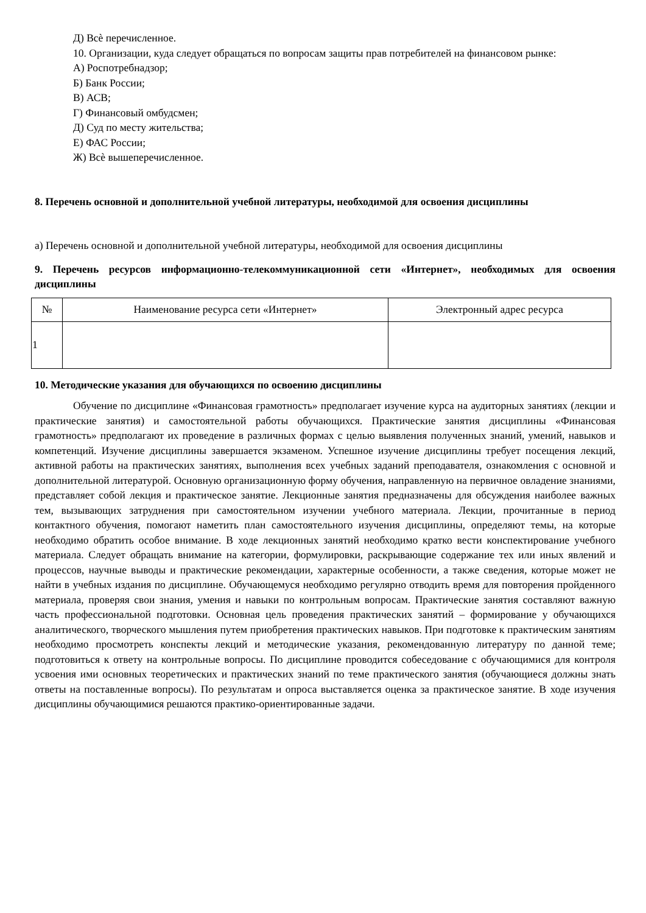Д) Всѐ перечисленное.
10. Организации, куда следует обращаться по вопросам защиты прав потребителей на финансовом рынке:
А) Роспотребнадзор;
Б) Банк России;
В) АСВ;
Г) Финансовый омбудсмен;
Д) Суд по месту жительства;
Е) ФАС России;
Ж) Всѐ вышеперечисленное.
8. Перечень основной и дополнительной учебной литературы, необходимой для освоения дисциплины
а) Перечень основной и дополнительной учебной литературы, необходимой для освоения дисциплины
9. Перечень ресурсов информационно-телекоммуникационной сети «Интернет», необходимых для освоения дисциплины
| № | Наименование ресурса сети «Интернет» | Электронный адрес ресурса |
| --- | --- | --- |
| 1 | | |
10. Методические указания для обучающихся по освоению дисциплины
Обучение по дисциплине «Финансовая грамотность» предполагает изучение курса на аудиторных занятиях (лекции и практические занятия) и самостоятельной работы обучающихся. Практические занятия дисциплины «Финансовая грамотность» предполагают их проведение в различных формах с целью выявления полученных знаний, умений, навыков и компетенций. Изучение дисциплины завершается экзаменом. Успешное изучение дисциплины требует посещения лекций, активной работы на практических занятиях, выполнения всех учебных заданий преподавателя, ознакомления с основной и дополнительной литературой. Основную организационную форму обучения, направленную на первичное овладение знаниями, представляет собой лекция и практическое занятие. Лекционные занятия предназначены для обсуждения наиболее важных тем, вызывающих затруднения при самостоятельном изучении учебного материала. Лекции, прочитанные в период контактного обучения, помогают наметить план самостоятельного изучения дисциплины, определяют темы, на которые необходимо обратить особое внимание. В ходе лекционных занятий необходимо кратко вести конспектирование учебного материала. Следует обращать внимание на категории, формулировки, раскрывающие содержание тех или иных явлений и процессов, научные выводы и практические рекомендации, характерные особенности, а также сведения, которые может не найти в учебных издания по дисциплине. Обучающемуся необходимо регулярно отводить время для повторения пройденного материала, проверяя свои знания, умения и навыки по контрольным вопросам. Практические занятия составляют важную часть профессиональной подготовки. Основная цель проведения практических занятий – формирование у обучающихся аналитического, творческого мышления путем приобретения практических навыков. При подготовке к практическим занятиям необходимо просмотреть конспекты лекций и методические указания, рекомендованную литературу по данной теме; подготовиться к ответу на контрольные вопросы. По дисциплине проводится собеседование с обучающимися для контроля усвоения ими основных теоретических и практических знаний по теме практического занятия (обучающиеся должны знать ответы на поставленные вопросы). По результатам и опроса выставляется оценка за практическое занятие. В ходе изучения дисциплины обучающимися решаются практико-ориентированные задачи.